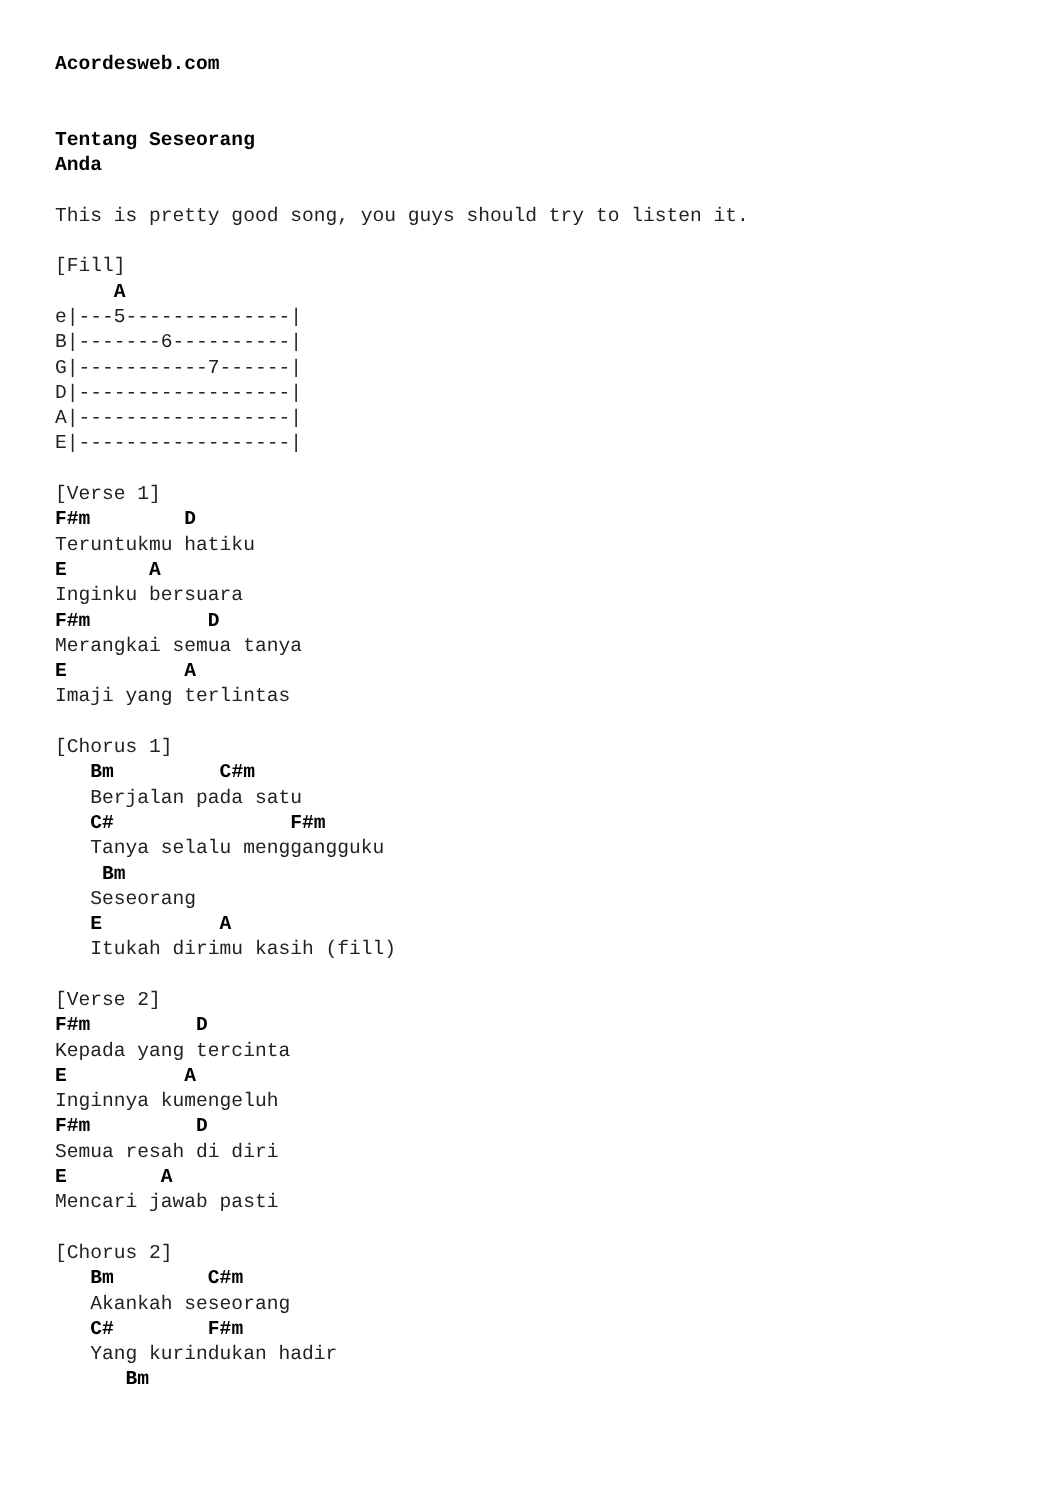Acordesweb.com


Tentang Seseorang
Anda

This is pretty good song, you guys should try to listen it.

[Fill]
     A
e|---5--------------|
B|-------6----------|
G|-----------7------|
D|------------------|
A|------------------|
E|------------------|

[Verse 1]
F#m        D
Teruntukmu hatiku
E       A
Inginku bersuara
F#m          D
Merangkai semua tanya
E          A
Imaji yang terlintas

[Chorus 1]
   Bm         C#m
   Berjalan pada satu
   C#               F#m
   Tanya selalu menggangguku
    Bm
   Seseorang
   E          A
   Itukah dirimu kasih (fill)

[Verse 2]
F#m         D
Kepada yang tercinta
E          A
Inginnya kumengeluh
F#m         D
Semua resah di diri
E        A
Mencari jawab pasti

[Chorus 2]
   Bm        C#m
   Akankah seseorang
   C#        F#m
   Yang kurindukan hadir
      Bm